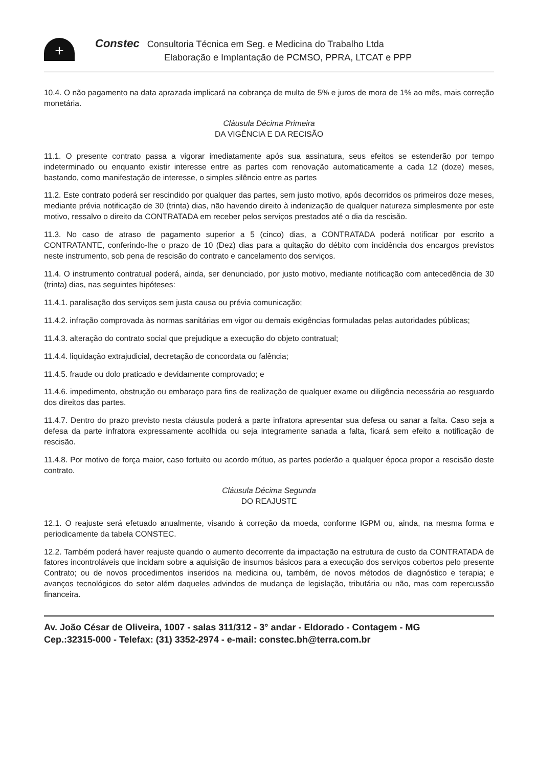+
Constec Consultoria Técnica em Seg. e Medicina do Trabalho Ltda
Elaboração e Implantação de PCMSO, PPRA, LTCAT e PPP
10.4. O não pagamento na data aprazada implicará na cobrança de multa de 5% e juros de mora de 1% ao mês, mais correção monetária.
Cláusula Décima Primeira
DA VIGÊNCIA E DA RECISÃO
11.1. O presente contrato passa a vigorar imediatamente após sua assinatura, seus efeitos se estenderão por tempo indeterminado ou enquanto existir interesse entre as partes com renovação automaticamente a cada 12 (doze) meses, bastando, como manifestação de interesse, o simples silêncio entre as partes
11.2. Este contrato poderá ser rescindido por qualquer das partes, sem justo motivo, após decorridos os primeiros doze meses, mediante prévia notificação de 30 (trinta) dias, não havendo direito à indenização de qualquer natureza simplesmente por este motivo, ressalvo o direito da CONTRATADA em receber pelos serviços prestados até o dia da rescisão.
11.3. No caso de atraso de pagamento superior a 5 (cinco) dias, a CONTRATADA poderá notificar por escrito a CONTRATANTE, conferindo-lhe o prazo de 10 (Dez) dias para a quitação do débito com incidência dos encargos previstos neste instrumento, sob pena de rescisão do contrato e cancelamento dos serviços.
11.4. O instrumento contratual poderá, ainda, ser denunciado, por justo motivo, mediante notificação com antecedência de 30 (trinta) dias, nas seguintes hipóteses:
11.4.1. paralisação dos serviços sem justa causa ou prévia comunicação;
11.4.2. infração comprovada às normas sanitárias em vigor ou demais exigências formuladas pelas autoridades públicas;
11.4.3. alteração do contrato social que prejudique a execução do objeto contratual;
11.4.4. liquidação extrajudicial, decretação de concordata ou falência;
11.4.5. fraude ou dolo praticado e devidamente comprovado; e
11.4.6. impedimento, obstrução ou embaraço para fins de realização de qualquer exame ou diligência necessária ao resguardo dos direitos das partes.
11.4.7. Dentro do prazo previsto nesta cláusula poderá a parte infratora apresentar sua defesa ou sanar a falta. Caso seja a defesa da parte infratora expressamente acolhida ou seja integramente sanada a falta, ficará sem efeito a notificação de rescisão.
11.4.8. Por motivo de força maior, caso fortuito ou acordo mútuo, as partes poderão a qualquer época propor a rescisão deste contrato.
Cláusula Décima Segunda
DO REAJUSTE
12.1. O reajuste será efetuado anualmente, visando à correção da moeda, conforme IGPM ou, ainda, na mesma forma e periodicamente da tabela CONSTEC.
12.2. Também poderá haver reajuste quando o aumento decorrente da impactação na estrutura de custo da CONTRATADA de fatores incontroláveis que incidam sobre a aquisição de insumos básicos para a execução dos serviços cobertos pelo presente Contrato; ou de novos procedimentos inseridos na medicina ou, também, de novos métodos de diagnóstico e terapia; e avanços tecnológicos do setor além daqueles advindos de mudança de legislação, tributária ou não, mas com repercussão financeira.
Av. João César de Oliveira, 1007 - salas 311/312 - 3° andar - Eldorado - Contagem - MG
Cep.:32315-000 - Telefax: (31) 3352-2974 - e-mail: constec.bh@terra.com.br